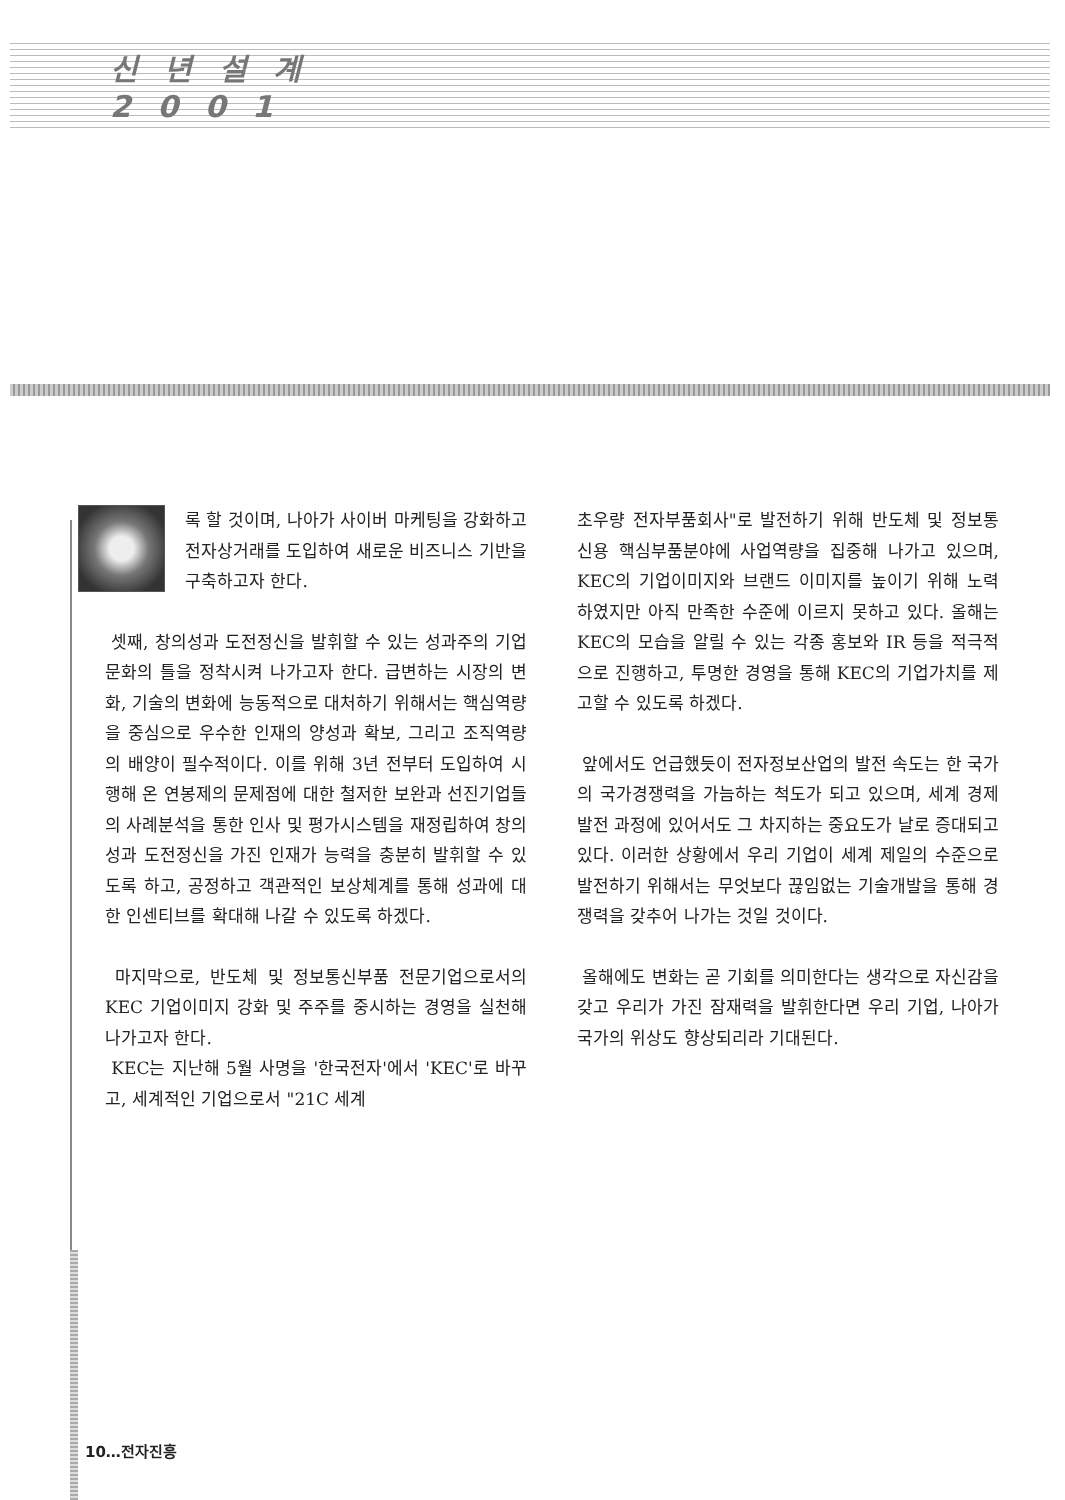신 년 설 계
2 0 0 1
록 할 것이며, 나아가 사이버 마케팅을 강화하고 전자상거래를 도입하여 새로운 비즈니스 기반을 구축하고자 한다.
셋째, 창의성과 도전정신을 발휘할 수 있는 성과주의 기업문화의 틀을 정착시켜 나가고자 한다. 급변하는 시장의 변화, 기술의 변화에 능동적으로 대처하기 위해서는 핵심역량을 중심으로 우수한 인재의 양성과 확보, 그리고 조직역량의 배양이 필수적이다. 이를 위해 3년 전부터 도입하여 시행해 온 연봉제의 문제점에 대한 철저한 보완과 선진기업들의 사례분석을 통한 인사 및 평가시스템을 재정립하여 창의성과 도전정신을 가진 인재가 능력을 충분히 발휘할 수 있도록 하고, 공정하고 객관적인 보상체계를 통해 성과에 대한 인센티브를 확대해 나갈 수 있도록 하겠다.
마지막으로, 반도체 및 정보통신부품 전문기업으로서의 KEC 기업이미지 강화 및 주주를 중시하는 경영을 실천해 나가고자 한다.
KEC는 지난해 5월 사명을 '한국전자'에서 'KEC'로 바꾸고, 세계적인 기업으로서 "21C 세계
초우량 전자부품회사"로 발전하기 위해 반도체 및 정보통신용 핵심부품분야에 사업역량을 집중해 나가고 있으며, KEC의 기업이미지와 브랜드 이미지를 높이기 위해 노력하였지만 아직 만족한 수준에 이르지 못하고 있다. 올해는 KEC의 모습을 알릴 수 있는 각종 홍보와 IR 등을 적극적으로 진행하고, 투명한 경영을 통해 KEC의 기업가치를 제고할 수 있도록 하겠다.
앞에서도 언급했듯이 전자정보산업의 발전 속도는 한 국가의 국가경쟁력을 가늠하는 척도가 되고 있으며, 세계 경제발전 과정에 있어서도 그 차지하는 중요도가 날로 증대되고 있다. 이러한 상황에서 우리 기업이 세계 제일의 수준으로 발전하기 위해서는 무엇보다 끊임없는 기술개발을 통해 경쟁력을 갖추어 나가는 것일 것이다.
올해에도 변화는 곧 기회를 의미한다는 생각으로 자신감을 갖고 우리가 가진 잠재력을 발휘한다면 우리 기업, 나아가 국가의 위상도 향상되리라 기대된다.
10…전자진흥